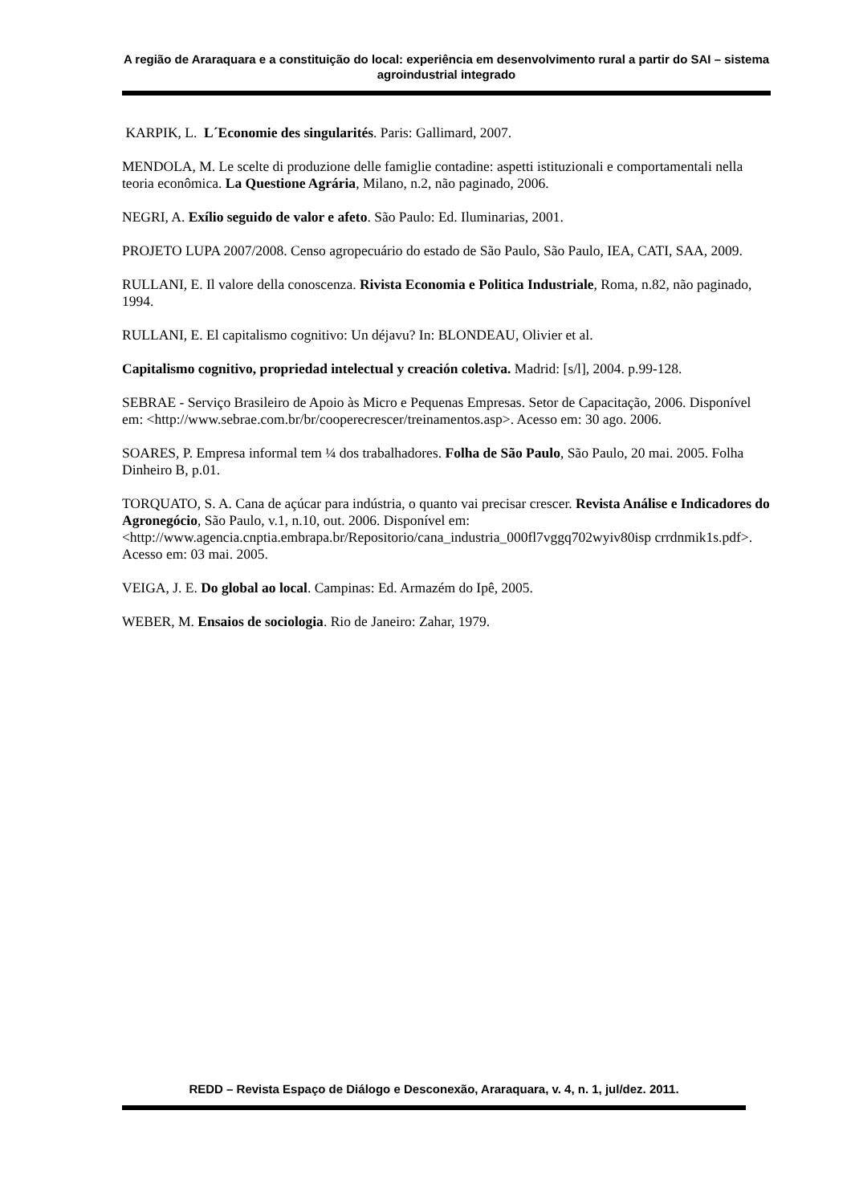A região de Araraquara e a constituição do local: experiência em desenvolvimento rural a partir do SAI – sistema agroindustrial integrado
KARPIK, L. L´Economie des singularités. Paris: Gallimard, 2007.
MENDOLA, M. Le scelte di produzione delle famiglie contadine: aspetti istituzionali e comportamentali nella teoria econômica. La Questione Agrária, Milano, n.2, não paginado, 2006.
NEGRI, A. Exílio seguido de valor e afeto. São Paulo: Ed. Iluminarias, 2001.
PROJETO LUPA 2007/2008. Censo agropecuário do estado de São Paulo, São Paulo, IEA, CATI, SAA, 2009.
RULLANI, E. Il valore della conoscenza. Rivista Economia e Politica Industriale, Roma, n.82, não paginado, 1994.
RULLANI, E. El capitalismo cognitivo: Un déjavu? In: BLONDEAU, Olivier et al.
Capitalismo cognitivo, propriedad intelectual y creación coletiva. Madrid: [s/l], 2004. p.99-128.
SEBRAE - Serviço Brasileiro de Apoio às Micro e Pequenas Empresas. Setor de Capacitação, 2006. Disponível em: <http://www.sebrae.com.br/br/cooperecrescer/treinamentos.asp>. Acesso em: 30 ago. 2006.
SOARES, P. Empresa informal tem ¼ dos trabalhadores. Folha de São Paulo, São Paulo, 20 mai. 2005. Folha Dinheiro B, p.01.
TORQUATO, S. A. Cana de açúcar para indústria, o quanto vai precisar crescer. Revista Análise e Indicadores do Agronegócio, São Paulo, v.1, n.10, out. 2006. Disponível em: <http://www.agencia.cnptia.embrapa.br/Repositorio/cana_industria_000fl7vggq702wyiv80isp crrdnmik1s.pdf>. Acesso em: 03 mai. 2005.
VEIGA, J. E. Do global ao local. Campinas: Ed. Armazém do Ipê, 2005.
WEBER, M. Ensaios de sociologia. Rio de Janeiro: Zahar, 1979.
REDD – Revista Espaço de Diálogo e Desconexão, Araraquara, v. 4, n. 1, jul/dez. 2011.